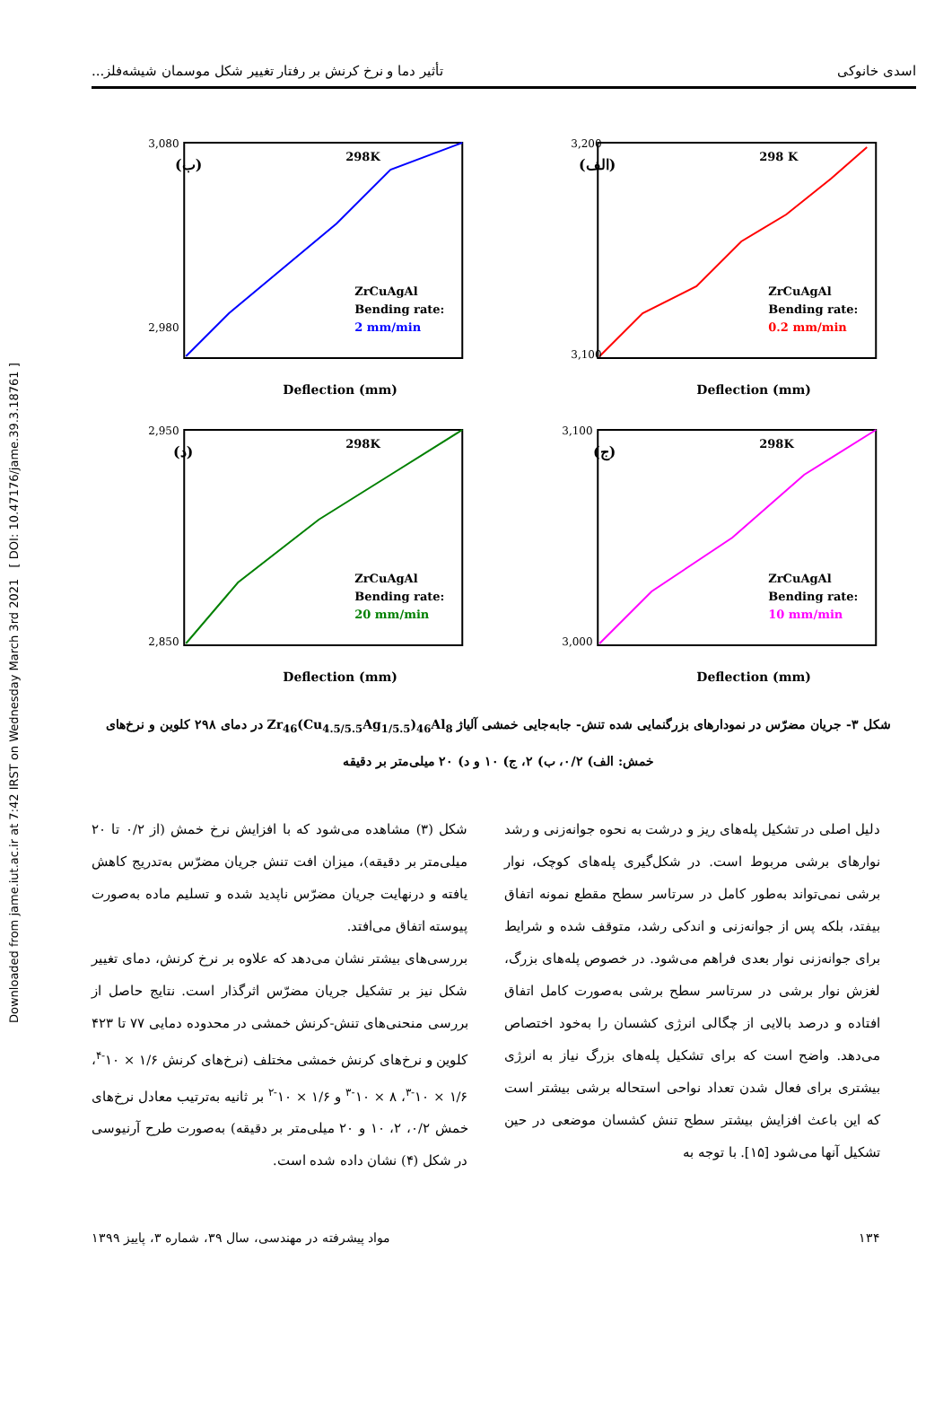Downloaded from jame.iut.ac.ir at 7:42 IRST on Wednesday March 3rd 2021 [ DOI: 10.47176/jame.39.3.18761 ]
اسدی خانوکی تأثیر دما و نرخ کرنش بر رفتار تغییر شکل موسمان شیشه‌فلز...
(الف)
298 K
ZrCuAgAl
Bending rate:
0.2 mm/min
3,200
3,100
Deflection (mm)
(ب)
298K
ZrCuAgAl
Bending rate:
2 mm/min
3,080
2,980
Deflection (mm)
(ج)
298K
ZrCuAgAl
Bending rate:
10 mm/min
3,100
3,000
Deflection (mm)
(د)
298K
ZrCuAgAl
Bending rate:
20 mm/min
2,950
2,850
Deflection (mm)
شکل ۳- جریان مضرّس در نمودارهای بزرگنمایی شده تنش- جابه‌جایی خمشی آلیاژ Zr<sub>46</sub>(Cu<sub>4.5/5.5</sub>Ag<sub>1/5.5</sub>)<sub>46</sub>Al<sub>8</sub> در دمای ۲۹۸ کلوین و نرخ‌های خمش: الف) ۰/۲، ب) ۲، ج) ۱۰ و د) ۲۰ میلی‌متر بر دقیقه
دلیل اصلی در تشکیل پله‌های ریز و درشت به نحوه جوانه‌زنی و رشد نوارهای برشی مربوط است. در شکل‌گیری پله‌های کوچک، نوار برشی نمی‌تواند به‌طور کامل در سرتاسر سطح مقطع نمونه اتفاق بیفتد، بلکه پس از جوانه‌زنی و اندکی رشد، متوقف شده و شرایط برای جوانه‌زنی نوار بعدی فراهم می‌شود. در خصوص پله‌های بزرگ، لغزش نوار برشی در سرتاسر سطح برشی به‌صورت کامل اتفاق افتاده و درصد بالایی از چگالی انرژی کشسان را به‌خود اختصاص می‌دهد. واضح است که برای تشکیل پله‌های بزرگ نیاز به انرژی بیشتری برای فعال شدن تعداد نواحی استحاله برشی بیشتر است که این باعث افزایش بیشتر سطح تنش کشسان موضعی در حین تشکیل آنها می‌شود [۱۵]. با توجه به
شکل (۳) مشاهده می‌شود که با افزایش نرخ خمش (از ۰/۲ تا ۲۰ میلی‌متر بر دقیقه)، میزان افت تنش جریان مضرّس به‌تدریج کاهش یافته و درنهایت جریان مضرّس ناپدید شده و تسلیم ماده به‌صورت پیوسته اتفاق می‌افتد.
بررسی‌های بیشتر نشان می‌دهد که علاوه بر نرخ کرنش، دمای تغییر شکل نیز بر تشکیل جریان مضرّس اثرگذار است. نتایج حاصل از بررسی منحنی‌های تنش-کرنش خمشی در محدوده دمایی ۷۷ تا ۴۲۳ کلوین و نرخ‌های کرنش خمشی مختلف (نرخ‌های کرنش ۱/۶ × ۱۰<sup>-۴</sup>، ۱/۶ × ۱۰<sup>-۳</sup>، ۸ × ۱۰<sup>-۳</sup> و ۱/۶ × ۱۰<sup>-۲</sup> بر ثانیه به‌ترتیب معادل نرخ‌های خمش ۰/۲، ۲، ۱۰ و ۲۰ میلی‌متر بر دقیقه) به‌صورت طرح آرنیوسی در شکل (۴) نشان داده شده است.
۱۳۴ مواد پیشرفته در مهندسی، سال ۳۹، شماره ۳، پاییز ۱۳۹۹